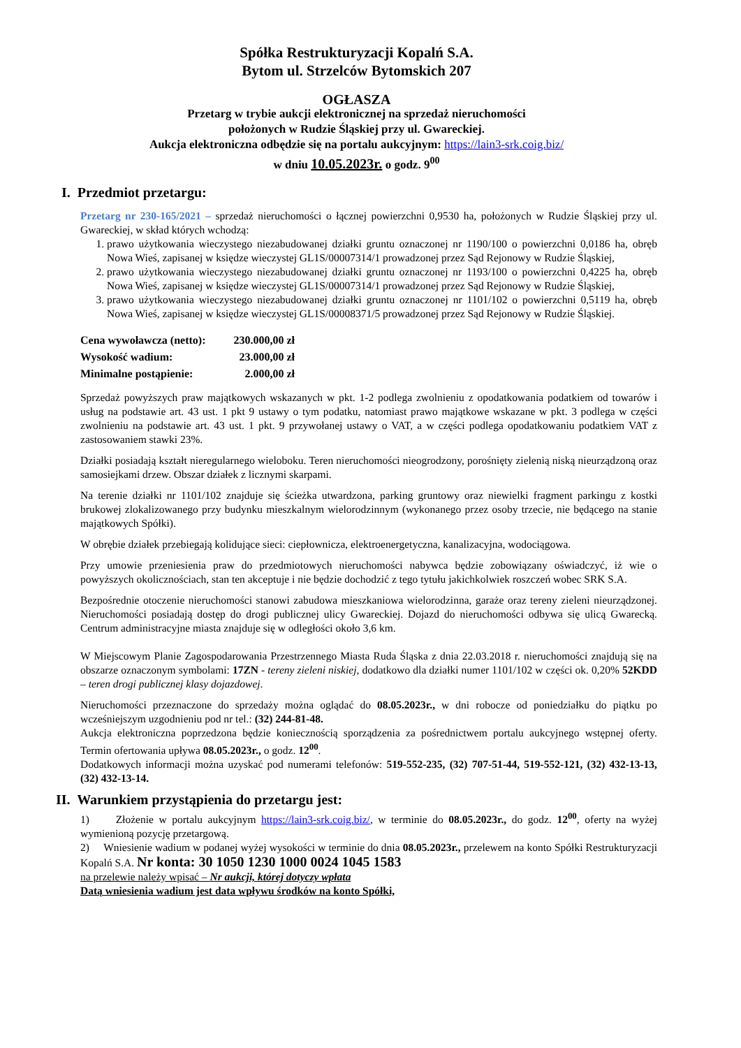Spółka Restrukturyzacji Kopalń S.A.
Bytom ul. Strzelców Bytomskich 207
OGŁASZA
Przetarg w trybie aukcji elektronicznej na sprzedaż nieruchomości
położonych w Rudzie Śląskiej przy ul. Gwareckiej.
Aukcja elektroniczna odbędzie się na portalu aukcyjnym: https://lain3-srk.coig.biz/
w dniu 10.05.2023r. o godz. 9<sup>00</sup>
I. Przedmiot przetargu:
Przetarg nr 230-165/2021 – sprzedaż nieruchomości o łącznej powierzchni 0,9530 ha, położonych w Rudzie Śląskiej przy ul. Gwareckiej, w skład których wchodzą:
1. prawo użytkowania wieczystego niezabudowanej działki gruntu oznaczonej nr 1190/100 o powierzchni 0,0186 ha, obręb Nowa Wieś, zapisanej w księdze wieczystej GL1S/00007314/1 prowadzonej przez Sąd Rejonowy w Rudzie Śląskiej,
2. prawo użytkowania wieczystego niezabudowanej działki gruntu oznaczonej nr 1193/100 o powierzchni 0,4225 ha, obręb Nowa Wieś, zapisanej w księdze wieczystej GL1S/00007314/1 prowadzonej przez Sąd Rejonowy w Rudzie Śląskiej,
3. prawo użytkowania wieczystego niezabudowanej działki gruntu oznaczonej nr 1101/102 o powierzchni 0,5119 ha, obręb Nowa Wieś, zapisanej w księdze wieczystej GL1S/00008371/5 prowadzonej przez Sąd Rejonowy w Rudzie Śląskiej.
| Cena wywoławcza (netto): | 230.000,00 zł |
| Wysokość wadium: | 23.000,00 zł |
| Minimalne postąpienie: | 2.000,00 zł |
Sprzedaż powyższych praw majątkowych wskazanych w pkt. 1-2 podlega zwolnieniu z opodatkowania podatkiem od towarów i usług na podstawie art. 43 ust. 1 pkt 9 ustawy o tym podatku, natomiast prawo majątkowe wskazane w pkt. 3 podlega w części zwolnieniu na podstawie art. 43 ust. 1 pkt. 9 przywołanej ustawy o VAT, a w części podlega opodatkowaniu podatkiem VAT z zastosowaniem stawki 23%.
Działki posiadają kształt nieregularnego wieloboku. Teren nieruchomości nieogrodzony, porośnięty zielenią niską nieurządzoną oraz samosiejkami drzew. Obszar działek z licznymi skarpami.
Na terenie działki nr 1101/102 znajduje się ścieżka utwardzona, parking gruntowy oraz niewielki fragment parkingu z kostki brukowej zlokalizowanego przy budynku mieszkalnym wielorodzinnym (wykonanego przez osoby trzecie, nie będącego na stanie majątkowych Spółki).
W obrębie działek przebiegają kolidujące sieci: ciepłownicza, elektroenergetyczna, kanalizacyjna, wodociągowa.
Przy umowie przeniesienia praw do przedmiotowych nieruchomości nabywca będzie zobowiązany oświadczyć, iż wie o powyższych okolicznościach, stan ten akceptuje i nie będzie dochodzić z tego tytułu jakichkolwiek roszczeń wobec SRK S.A.
Bezpośrednie otoczenie nieruchomości stanowi zabudowa mieszkaniowa wielorodzinna, garaże oraz tereny zieleni nieurządzonej. Nieruchomości posiadają dostęp do drogi publicznej ulicy Gwareckiej. Dojazd do nieruchomości odbywa się ulicą Gwarecką. Centrum administracyjne miasta znajduje się w odległości około 3,6 km.
W Miejscowym Planie Zagospodarowania Przestrzennego Miasta Ruda Śląska z dnia 22.03.2018 r. nieruchomości znajdują się na obszarze oznaczonym symbolami: 17ZN - tereny zieleni niskiej, dodatkowo dla działki numer 1101/102 w części ok. 0,20% 52KDD – teren drogi publicznej klasy dojazdowej.
Nieruchomości przeznaczone do sprzedaży można oglądać do 08.05.2023r., w dni robocze od poniedziałku do piątku po wcześniejszym uzgodnieniu pod nr tel.: (32) 244-81-48.
Aukcja elektroniczna poprzedzona będzie koniecznością sporządzenia za pośrednictwem portalu aukcyjnego wstępnej oferty. Termin ofertowania upływa 08.05.2023r., o godz. 12<sup>00</sup>.
Dodatkowych informacji można uzyskać pod numerami telefonów: 519-552-235, (32) 707-51-44, 519-552-121, (32) 432-13-13, (32) 432-13-14.
II. Warunkiem przystąpienia do przetargu jest:
1) Złożenie w portalu aukcyjnym https://lain3-srk.coig.biz/, w terminie do 08.05.2023r., do godz. 12<sup>00</sup>, oferty na wyżej wymienioną pozycję przetargową.
2) Wniesienie wadium w podanej wyżej wysokości w terminie do dnia 08.05.2023r., przelewem na konto Spółki Restrukturyzacji Kopalń S.A. Nr konta: 30 1050 1230 1000 0024 1045 1583
na przelewie należy wpisać – Nr aukcji, której dotyczy wpłata
Datą wniesienia wadium jest data wpływu środków na konto Spółki,